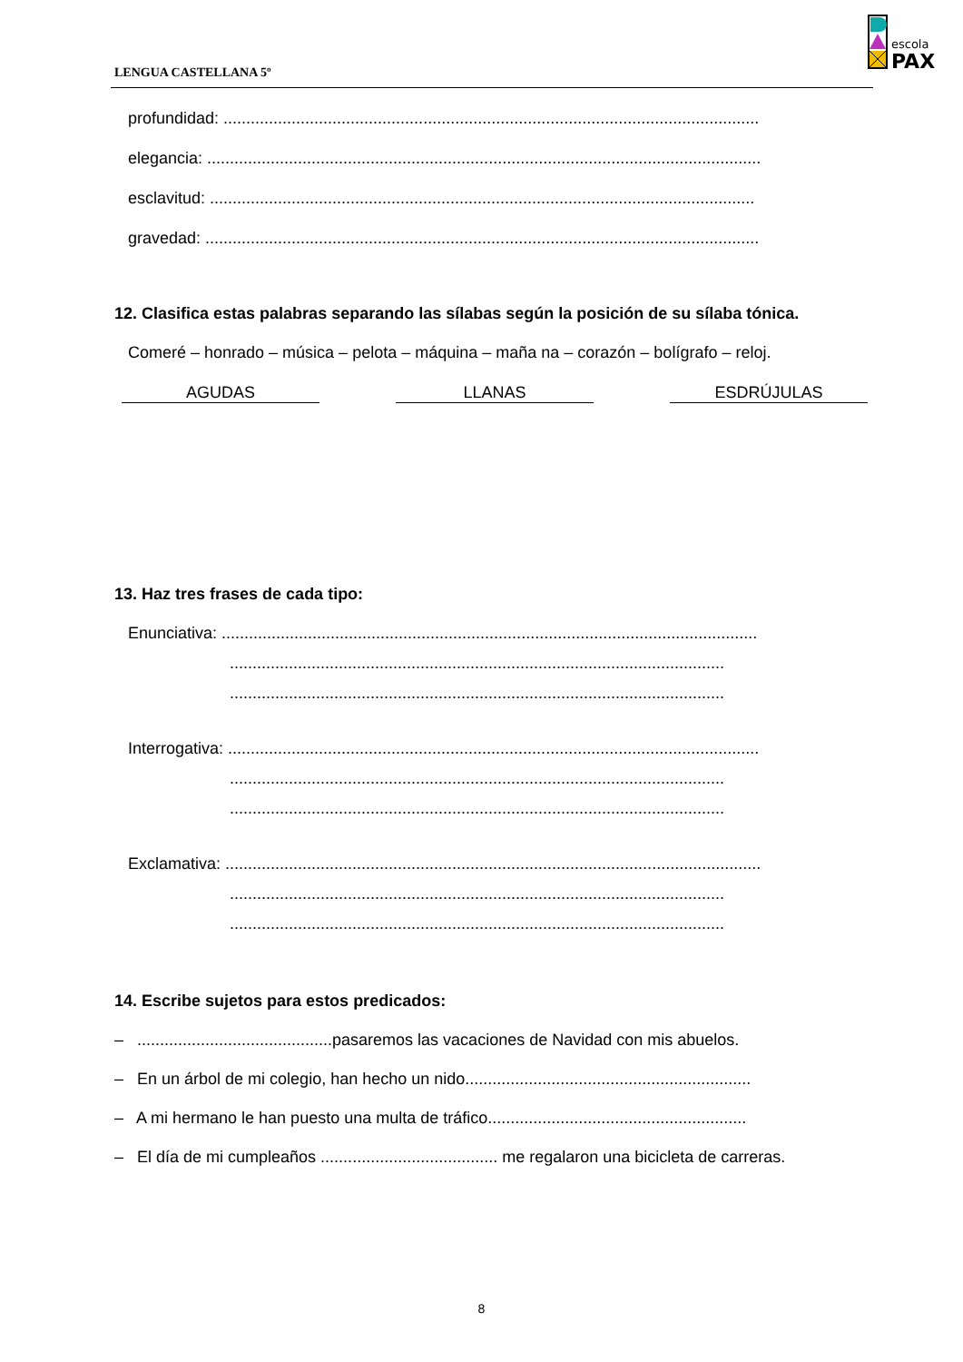LENGUA CASTELLANA 5º
escola
PAX
profundidad: ......................................................................................................................
elegancia: ..........................................................................................................................
esclavitud: ........................................................................................................................
gravedad: ..........................................................................................................................
12. Clasifica estas palabras separando las sílabas según la posición de su sílaba tónica.
Comeré – honrado – música – pelota – máquina – maña na – corazón – bolígrafo – reloj.
AGUDAS LLANAS ESDRÚJULAS
13. Haz tres frases de cada tipo:
Enunciativa: ......................................................................................................................
.............................................................................................................
.............................................................................................................
Interrogativa: .....................................................................................................................
.............................................................................................................
.............................................................................................................
Exclamativa: ......................................................................................................................
.............................................................................................................
.............................................................................................................
14. Escribe sujetos para estos predicados:
– ...........................................pasaremos las vacaciones de Navidad con mis abuelos.
– En un árbol de mi colegio, han hecho un nido...............................................................
– A mi hermano le han puesto una multa de tráfico.........................................................
– El día de mi cumpleaños ....................................... me regalaron una bicicleta de carreras.
8